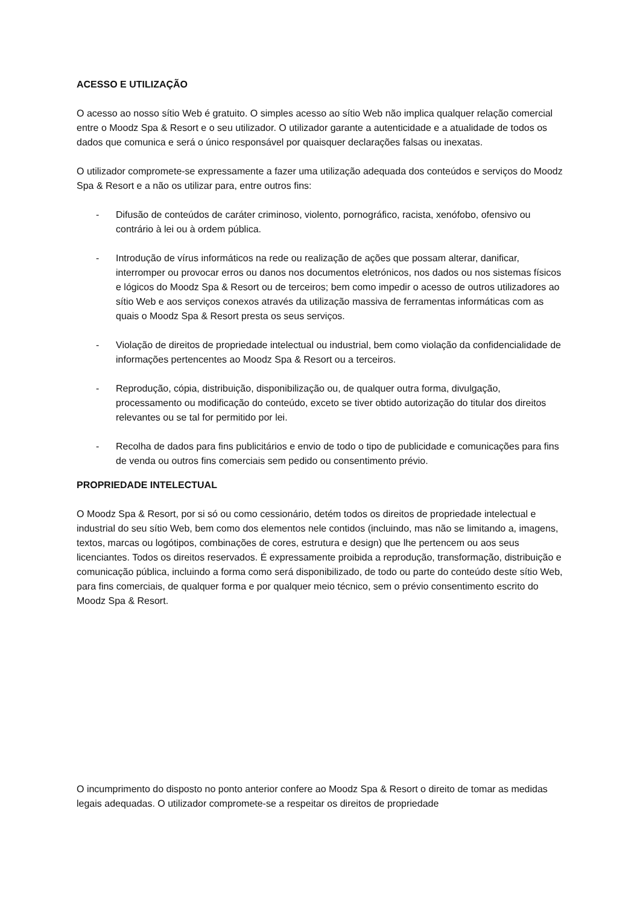ACESSO E UTILIZAÇÃO
O acesso ao nosso sítio Web é gratuito. O simples acesso ao sítio Web não implica qualquer relação comercial entre o Moodz Spa & Resort e o seu utilizador. O utilizador garante a autenticidade e a atualidade de todos os dados que comunica e será o único responsável por quaisquer declarações falsas ou inexatas.
O utilizador compromete-se expressamente a fazer uma utilização adequada dos conteúdos e serviços do Moodz Spa & Resort e a não os utilizar para, entre outros fins:
- Difusão de conteúdos de caráter criminoso, violento, pornográfico, racista, xenófobo, ofensivo ou contrário à lei ou à ordem pública.
- Introdução de vírus informáticos na rede ou realização de ações que possam alterar, danificar, interromper ou provocar erros ou danos nos documentos eletrónicos, nos dados ou nos sistemas físicos e lógicos do Moodz Spa & Resort ou de terceiros; bem como impedir o acesso de outros utilizadores ao sítio Web e aos serviços conexos através da utilização massiva de ferramentas informáticas com as quais o Moodz Spa & Resort presta os seus serviços.
- Violação de direitos de propriedade intelectual ou industrial, bem como violação da confidencialidade de informações pertencentes ao Moodz Spa & Resort ou a terceiros.
- Reprodução, cópia, distribuição, disponibilização ou, de qualquer outra forma, divulgação, processamento ou modificação do conteúdo, exceto se tiver obtido autorização do titular dos direitos relevantes ou se tal for permitido por lei.
- Recolha de dados para fins publicitários e envio de todo o tipo de publicidade e comunicações para fins de venda ou outros fins comerciais sem pedido ou consentimento prévio.
PROPRIEDADE INTELECTUAL
O Moodz Spa & Resort, por si só ou como cessionário, detém todos os direitos de propriedade intelectual e industrial do seu sítio Web, bem como dos elementos nele contidos (incluindo, mas não se limitando a, imagens, textos, marcas ou logótipos, combinações de cores, estrutura e design) que lhe pertencem ou aos seus licenciantes. Todos os direitos reservados. É expressamente proibida a reprodução, transformação, distribuição e comunicação pública, incluindo a forma como será disponibilizado, de todo ou parte do conteúdo deste sítio Web, para fins comerciais, de qualquer forma e por qualquer meio técnico, sem o prévio consentimento escrito do Moodz Spa & Resort.
O incumprimento do disposto no ponto anterior confere ao Moodz Spa & Resort o direito de tomar as medidas legais adequadas. O utilizador compromete-se a respeitar os direitos de propriedade